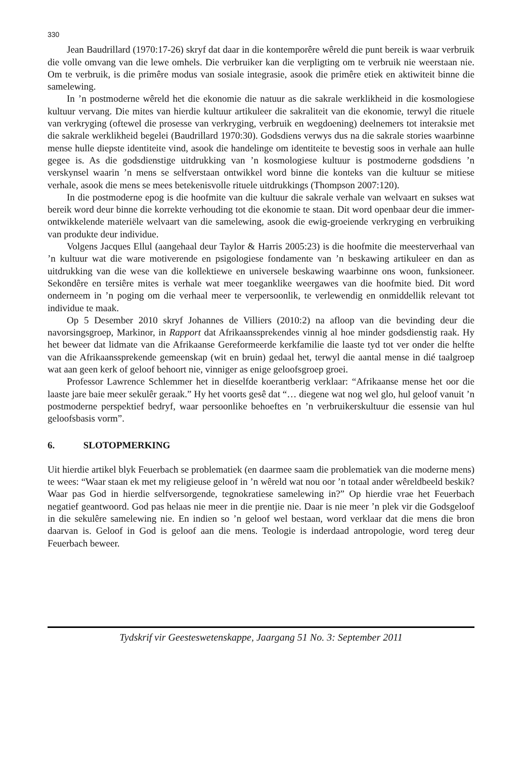330
Jean Baudrillard (1970:17-26) skryf dat daar in die kontemporêre wêreld die punt bereik is waar verbruik die volle omvang van die lewe omhels. Die verbruiker kan die verpligting om te verbruik nie weerstaan nie. Om te verbruik, is die primêre modus van sosiale integrasie, asook die primêre etiek en aktiwiteit binne die samelewing.
In ’n postmoderne wêreld het die ekonomie die natuur as die sakrale werklikheid in die kosmologiese kultuur vervang. Die mites van hierdie kultuur artikuleer die sakraliteit van die ekonomie, terwyl die rituele van verkryging (oftewel die prosesse van verkryging, verbruik en wegdoening) deelnemers tot interaksie met die sakrale werklikheid begelei (Baudrillard 1970:30). Godsdiens verwys dus na die sakrale stories waarbinne mense hulle diepste identiteite vind, asook die handelinge om identiteite te bevestig soos in verhale aan hulle gegee is. As die godsdienstige uitdrukking van ’n kosmologiese kultuur is postmoderne godsdiens ’n verskynsel waarin ’n mens se selfverstaan ontwikkel word binne die konteks van die kultuur se mitiese verhale, asook die mens se mees betekenisvolle rituele uitdrukkings (Thompson 2007:120).
In die postmoderne epog is die hoofmite van die kultuur die sakrale verhale van welvaart en sukses wat bereik word deur binne die korrekte verhouding tot die ekonomie te staan. Dit word openbaar deur die immer-ontwikkelende materiële welvaart van die samelewing, asook die ewig-groeiende verkryging en verbruiking van produkte deur individue.
Volgens Jacques Ellul (aangehaal deur Taylor & Harris 2005:23) is die hoofmite die meesterverhaal van ’n kultuur wat die ware motiverende en psigologiese fondamente van ’n beskawing artikuleer en dan as uitdrukking van die wese van die kollektiewe en universele beskawing waarbinne ons woon, funksioneer. Sekondêre en tersiêre mites is verhale wat meer toeganklike weergawes van die hoofmite bied. Dit word onderneem in ’n poging om die verhaal meer te verpersoonlik, te verlewendig en onmiddellik relevant tot individue te maak.
Op 5 Desember 2010 skryf Johannes de Villiers (2010:2) na afloop van die bevinding deur die navorsingsgroep, Markinor, in Rapport dat Afrikaanssprekendes vinnig al hoe minder godsdienstig raak. Hy het beweer dat lidmate van die Afrikaanse Gereformeerde kerkfamilie die laaste tyd tot ver onder die helfte van die Afrikaanssprekende gemeenskap (wit en bruin) gedaal het, terwyl die aantal mense in dié taalgroep wat aan geen kerk of geloof behoort nie, vinniger as enige geloofsgroep groei.
Professor Lawrence Schlemmer het in dieselfde koerantberig verklaar: “Afrikaanse mense het oor die laaste jare baie meer sekulêr geraak.” Hy het voorts gesê dat “… diegene wat nog wel glo, hul geloof vanuit ’n postmoderne perspektief bedryf, waar persoonlike behoeftes en ’n verbruikerskultuur die essensie van hul geloofsbasis vorm”.
6. SLOTOPMERKING
Uit hierdie artikel blyk Feuerbach se problematiek (en daarmee saam die problematiek van die moderne mens) te wees: “Waar staan ek met my religieuse geloof in ’n wêreld wat nou oor ’n totaal ander wêreldbeeld beskik? Waar pas God in hierdie selfversorgende, tegnokratiese samelewing in?” Op hierdie vrae het Feuerbach negatief geantwoord. God pas helaas nie meer in die prentjie nie. Daar is nie meer ’n plek vir die Godsgeloof in die sekulêre samelewing nie. En indien so ’n geloof wel bestaan, word verklaar dat die mens die bron daarvan is. Geloof in God is geloof aan die mens. Teologie is inderdaad antropologie, word tereg deur Feuerbach beweer.
Tydskrif vir Geesteswetenskappe, Jaargang 51 No. 3: September 2011